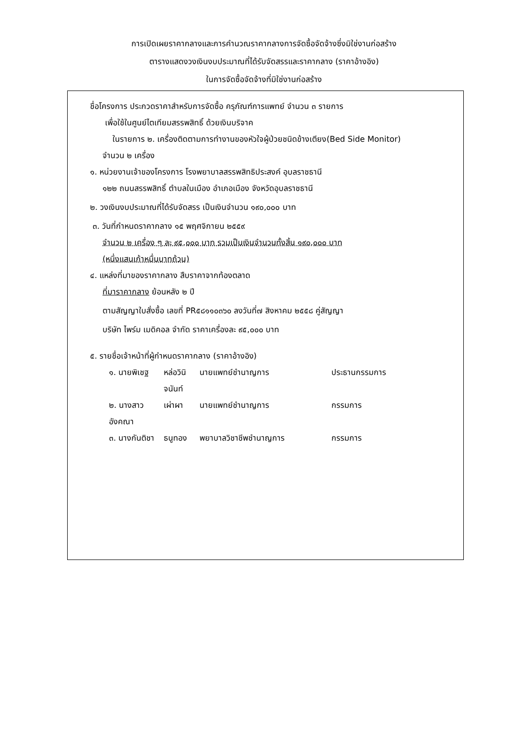การเปิดเผยราคากลางและการคำนวณราคากลางการจัดซื้อจัดจ้างซึ่งมิใช่งานก่อสร้าง
ตารางแสดงวงเงินงบประมาณที่ได้รับจัดสรรและราคากลาง (ราคาอ้างอิง)
ในการจัดซื้อจัดจ้างที่มิใช่งานก่อสร้าง
ชื่อโครงการ ประกวดราคาสำหรับการจัดซื้อ ครุภัณฑ์การแพทย์ จำนวน ๓ รายการ
เพื่อใช้ในศูนย์ไตเทียมสรรพสิทธิ์ ด้วยเงินบริจาค
ในรายการ ๒. เครื่องติดตามการทำงานของหัวใจผู้ป่วยชนิดข้างเตียง(Bed Side Monitor)
จำนวน ๒ เครื่อง
๑. หน่วยงานเจ้าของโครงการ โรงพยาบาลสรรพสิทธิประสงค์ อุบลราชธานี
๑๒๒ ถนนสรรพสิทธิ์ ตำบลในเมือง อำเภอเมือง จังหวัดอุบลราชธานี
๒. วงเงินงบประมาณที่ได้รับจัดสรร เป็นเงินจำนวน ๑๙๐,๐๐๐ บาท
๓. วันที่กำหนดราคากลาง ๑๕ พฤศจิกายน ๒๕๕๙
จำนวน ๒ เครื่อง ๆ ละ ๙๕,๐๐๐ บาท รวมเป็นเงินจำนวนทั้งสิ้น ๑๙๐,๐๐๐ บาท
(หนึ่งแสนเก้าหมื่นบาทถ้วน)
๔. แหล่งที่มาของราคากลาง สืบราคาจากท้องตลาด
ที่มาราคากลาง ย้อนหลัง ๒ ปี
ตามสัญญาใบสั่งซื้อ เลขที่ PR๕๘๑๑๐๓๖๐ ลงวันที่๗ สิงหาคม ๒๕๕๘ คู่สัญญา
บริษัท ไพร์ม เมดิคอล จำกัด ราคาเครื่องละ ๙๕,๐๐๐ บาท
๕. รายชื่อเจ้าหน้าที่ผู้กำหนดราคากลาง (ราคาอ้างอิง)
๑. นายพิเชฐ หล่อวินิจนันท์ นายแพทย์ชำนาญการ ประธานกรรมการ
๒. นางสาวอังคณา เผ่าผา นายแพทย์ชำนาญการ กรรมการ
๓. นางกันติชา ธนูทอง พยาบาลวิชาชีพชำนาญการ กรรมการ